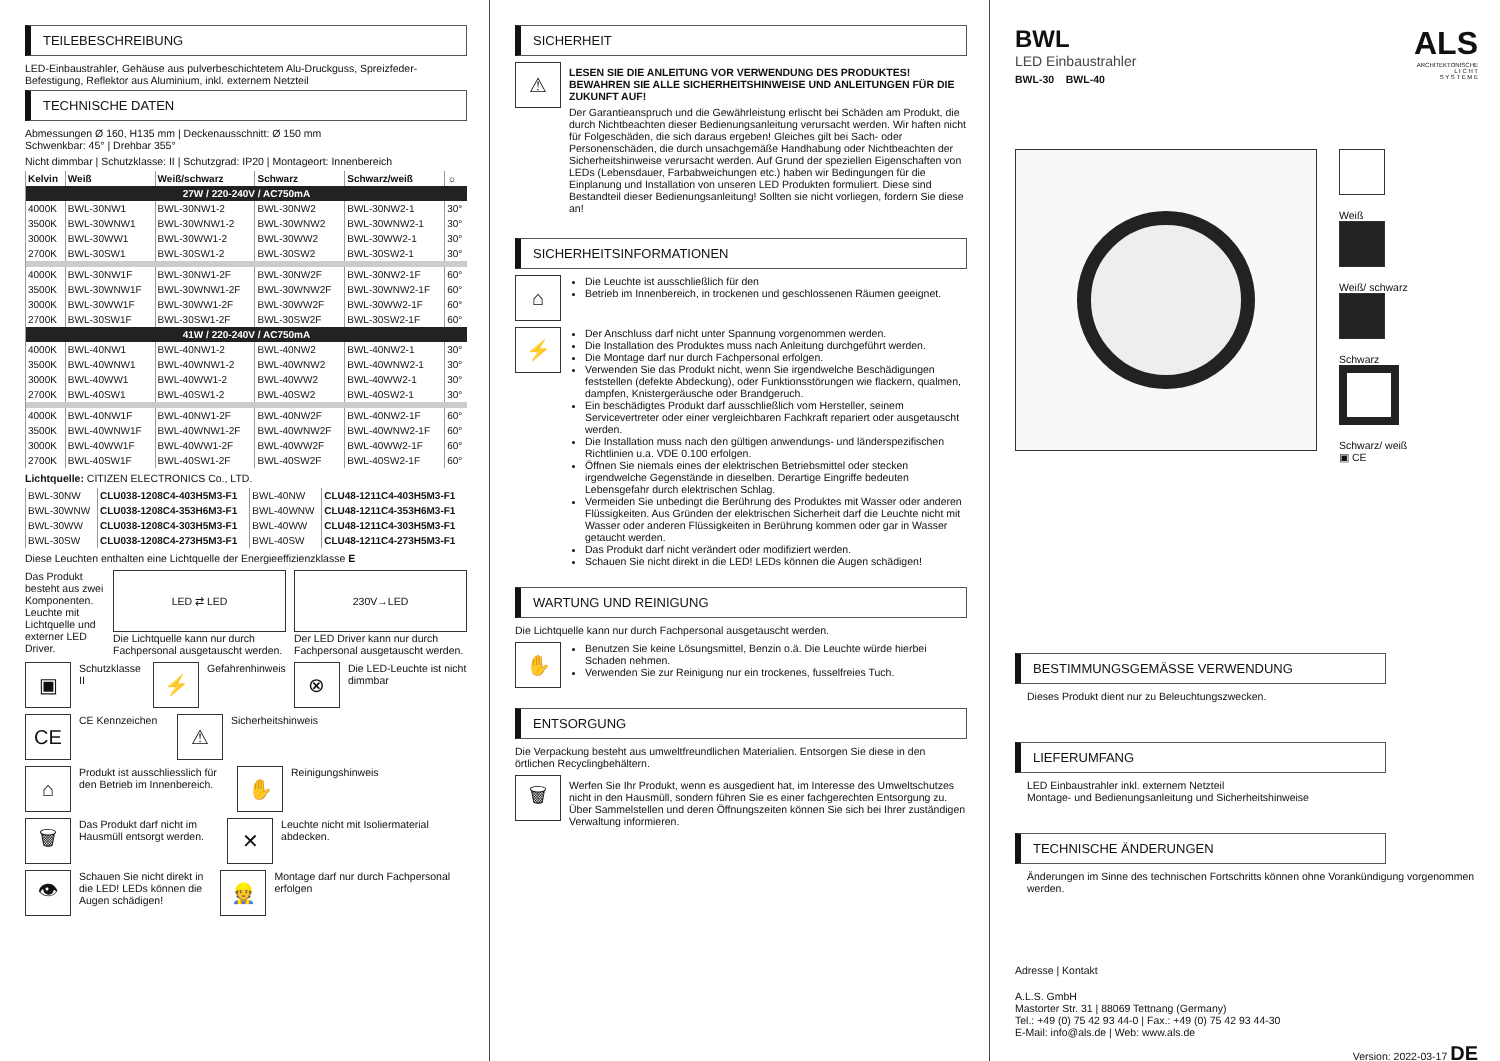TEILEBESCHREIBUNG
LED-Einbaustrahler, Gehäuse aus pulverbeschichtetem Alu-Druckguss, Spreizfeder-Befestigung, Reflektor aus Aluminium, inkl. externem Netzteil
TECHNISCHE DATEN
Abmessungen Ø 160, H135 mm | Deckenausschnitt: Ø 150 mm
Schwenkbar: 45° | Drehbar 355°
Nicht dimmbar | Schutzklasse: II | Schutzgrad: IP20 | Montageort: Innenbereich
| Kelvin | Weiß | Weiß/schwarz | Schwarz | Schwarz/weiß | ☼ |
| --- | --- | --- | --- | --- | --- |
| 27W / 220-240V / AC750mA | | | | | |
| 4000K | BWL-30NW1 | BWL-30NW1-2 | BWL-30NW2 | BWL-30NW2-1 | 30° |
| 3500K | BWL-30WNW1 | BWL-30WNW1-2 | BWL-30WNW2 | BWL-30WNW2-1 | 30° |
| 3000K | BWL-30WW1 | BWL-30WW1-2 | BWL-30WW2 | BWL-30WW2-1 | 30° |
| 2700K | BWL-30SW1 | BWL-30SW1-2 | BWL-30SW2 | BWL-30SW2-1 | 30° |
| 4000K | BWL-30NW1F | BWL-30NW1-2F | BWL-30NW2F | BWL-30NW2-1F | 60° |
| 3500K | BWL-30WNW1F | BWL-30WNW1-2F | BWL-30WNW2F | BWL-30WNW2-1F | 60° |
| 3000K | BWL-30WW1F | BWL-30WW1-2F | BWL-30WW2F | BWL-30WW2-1F | 60° |
| 2700K | BWL-30SW1F | BWL-30SW1-2F | BWL-30SW2F | BWL-30SW2-1F | 60° |
| 41W / 220-240V / AC750mA | | | | | |
| 4000K | BWL-40NW1 | BWL-40NW1-2 | BWL-40NW2 | BWL-40NW2-1 | 30° |
| 3500K | BWL-40WNW1 | BWL-40WNW1-2 | BWL-40WNW2 | BWL-40WNW2-1 | 30° |
| 3000K | BWL-40WW1 | BWL-40WW1-2 | BWL-40WW2 | BWL-40WW2-1 | 30° |
| 2700K | BWL-40SW1 | BWL-40SW1-2 | BWL-40SW2 | BWL-40SW2-1 | 30° |
| 4000K | BWL-40NW1F | BWL-40NW1-2F | BWL-40NW2F | BWL-40NW2-1F | 60° |
| 3500K | BWL-40WNW1F | BWL-40WNW1-2F | BWL-40WNW2F | BWL-40WNW2-1F | 60° |
| 3000K | BWL-40WW1F | BWL-40WW1-2F | BWL-40WW2F | BWL-40WW2-1F | 60° |
| 2700K | BWL-40SW1F | BWL-40SW1-2F | BWL-40SW2F | BWL-40SW2-1F | 60° |
Lichtquelle: CITIZEN ELECTRONICS Co., LTD.
| BWL-30NW | CLU038-1208C4-403H5M3-F1 | BWL-40NW | CLU48-1211C4-403H5M3-F1 |
| BWL-30WNW | CLU038-1208C4-353H6M3-F1 | BWL-40WNW | CLU48-1211C4-353H6M3-F1 |
| BWL-30WW | CLU038-1208C4-303H5M3-F1 | BWL-40WW | CLU48-1211C4-303H5M3-F1 |
| BWL-30SW | CLU038-1208C4-273H5M3-F1 | BWL-40SW | CLU48-1211C4-273H5M3-F1 |
Diese Leuchten enthalten eine Lichtquelle der Energieeffizienzklasse E
Das Produkt besteht aus zwei Komponenten. Leuchte mit Lichtquelle und externer LED Driver.
LED ⇄ LED
Die Lichtquelle kann nur durch Fachpersonal ausgetauscht werden.
230V→LED
Der LED Driver kann nur durch Fachpersonal ausgetauscht werden.
▣
Schutzklasse II
⚡
Gefahrenhinweis
⊗
Die LED-Leuchte ist nicht dimmbar
CE
CE Kennzeichen
⚠
Sicherheitshinweis
⌂
Produkt ist ausschliesslich für den Betrieb im Innenbereich.
✋
Reinigungshinweis
🗑
Das Produkt darf nicht im Hausmüll entsorgt werden.
✕
Leuchte nicht mit Isoliermaterial abdecken.
👁
Schauen Sie nicht direkt in die LED! LEDs können die Augen schädigen!
👷
Montage darf nur durch Fachpersonal erfolgen
SICHERHEIT
⚠
LESEN SIE DIE ANLEITUNG VOR VERWENDUNG DES PRODUKTES! BEWAHREN SIE ALLE SICHERHEITSHINWEISE UND ANLEITUNGEN FÜR DIE ZUKUNFT AUF!
Der Garantieanspruch und die Gewährleistung erlischt bei Schäden am Produkt, die durch Nichtbeachten dieser Bedienungsanleitung verursacht werden. Wir haften nicht für Folgeschäden, die sich daraus ergeben! Gleiches gilt bei Sach- oder Personenschäden, die durch unsachgemäße Handhabung oder Nichtbeachten der Sicherheitshinweise verursacht werden. Auf Grund der speziellen Eigenschaften von LEDs (Lebensdauer, Farbabweichungen etc.) haben wir Bedingungen für die Einplanung und Installation von unseren LED Produkten formuliert. Diese sind Bestandteil dieser Bedienungsanleitung! Sollten sie nicht vorliegen, fordern Sie diese an!
SICHERHEITSINFORMATIONEN
⌂
Die Leuchte ist ausschließlich für den
Betrieb im Innenbereich, in trockenen und geschlossenen Räumen geeignet.
⚡
Der Anschluss darf nicht unter Spannung vorgenommen werden.
Die Installation des Produktes muss nach Anleitung durchgeführt werden.
Die Montage darf nur durch Fachpersonal erfolgen.
Verwenden Sie das Produkt nicht, wenn Sie irgendwelche Beschädigungen feststellen (defekte Abdeckung), oder Funktionsstörungen wie flackern, qualmen, dampfen, Knistergeräusche oder Brandgeruch.
Ein beschädigtes Produkt darf ausschließlich vom Hersteller, seinem Servicevertreter oder einer vergleichbaren Fachkraft repariert oder ausgetauscht werden.
Die Installation muss nach den gültigen anwendungs- und länderspezifischen Richtlinien u.a. VDE 0.100 erfolgen.
Öffnen Sie niemals eines der elektrischen Betriebsmittel oder stecken irgendwelche Gegenstände in dieselben. Derartige Eingriffe bedeuten Lebensgefahr durch elektrischen Schlag.
Vermeiden Sie unbedingt die Berührung des Produktes mit Wasser oder anderen Flüssigkeiten. Aus Gründen der elektrischen Sicherheit darf die Leuchte nicht mit Wasser oder anderen Flüssigkeiten in Berührung kommen oder gar in Wasser getaucht werden.
Das Produkt darf nicht verändert oder modifiziert werden.
Schauen Sie nicht direkt in die LED! LEDs können die Augen schädigen!
WARTUNG UND REINIGUNG
Die Lichtquelle kann nur durch Fachpersonal ausgetauscht werden.
✋
Benutzen Sie keine Lösungsmittel, Benzin o.ä. Die Leuchte würde hierbei Schaden nehmen.
Verwenden Sie zur Reinigung nur ein trockenes, fusselfreies Tuch.
ENTSORGUNG
Die Verpackung besteht aus umweltfreundlichen Materialien. Entsorgen Sie diese in den örtlichen Recyclingbehältern.
🗑
Werfen Sie Ihr Produkt, wenn es ausgedient hat, im Interesse des Umweltschutzes nicht in den Hausmüll, sondern führen Sie es einer fachgerechten Entsorgung zu. Über Sammelstellen und deren Öffnungszeiten können Sie sich bei Ihrer zuständigen Verwaltung informieren.
BWL
LED Einbaustrahler
BWL-30 BWL-40
ALS
ARCHITEKTONISCHE
L I C H T
S Y S T E M E
Weiß
Weiß/ schwarz
Schwarz
Schwarz/ weiß
▣ CE
BESTIMMUNGSGEMÄSSE VERWENDUNG
Dieses Produkt dient nur zu Beleuchtungszwecken.
LIEFERUMFANG
LED Einbaustrahler inkl. externem Netzteil
Montage- und Bedienungsanleitung und Sicherheitshinweise
TECHNISCHE ÄNDERUNGEN
Änderungen im Sinne des technischen Fortschritts können ohne Vorankündigung vorgenommen werden.
Adresse | Kontakt
A.L.S. GmbH
Mastorter Str. 31 | 88069 Tettnang (Germany)
Tel.: +49 (0) 75 42 93 44-0 | Fax.: +49 (0) 75 42 93 44-30
E-Mail: info@als.de | Web: www.als.de
Version: 2022-03-17 DE